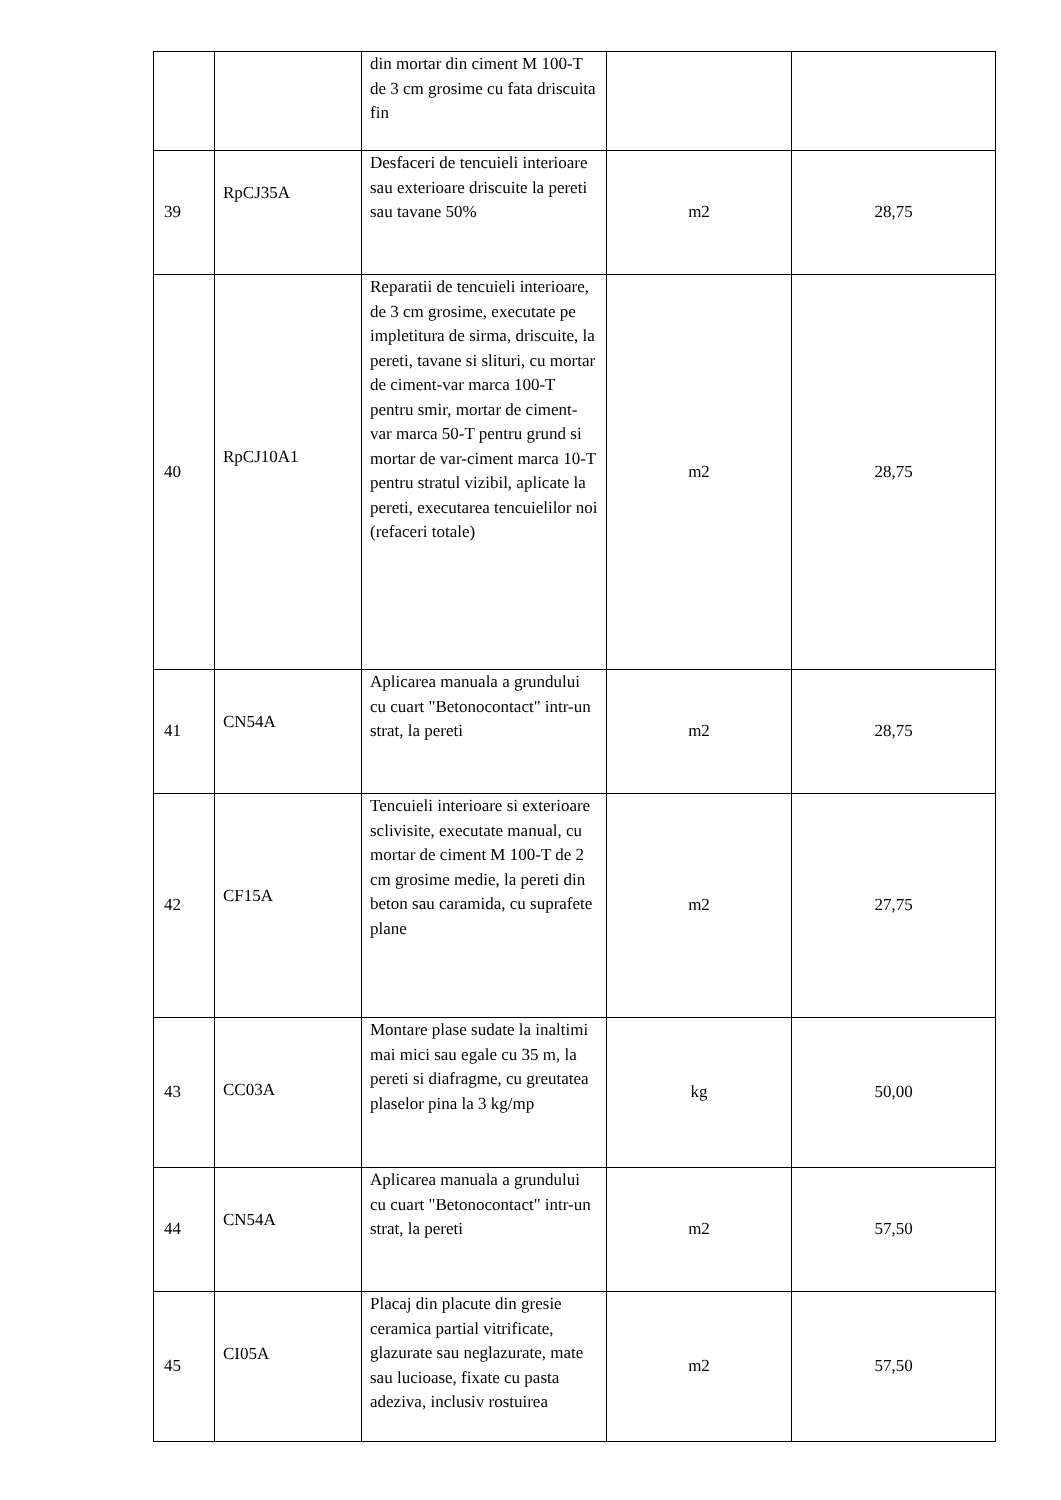| | | din mortar din ciment M 100-T de 3 cm grosime cu fata driscuita fin | | |
| 39 | RpCJ35A | Desfaceri de tencuieli interioare sau exterioare driscuite la pereti sau tavane 50% | m2 | 28,75 |
| 40 | RpCJ10A1 | Reparatii de tencuieli interioare, de 3 cm grosime, executate pe impletitura de sirma, driscuite, la pereti, tavane si slituri, cu mortar de ciment-var marca 100-T pentru smir, mortar de ciment-var marca 50-T pentru grund si mortar de var-ciment marca 10-T pentru stratul vizibil, aplicate la pereti, executarea tencuielilor noi (refaceri totale) | m2 | 28,75 |
| 41 | CN54A | Aplicarea manuala a grundului cu cuart "Betonocontact" intr-un strat, la pereti | m2 | 28,75 |
| 42 | CF15A | Tencuieli interioare si exterioare sclivisite, executate manual, cu mortar de ciment M 100-T de 2 cm grosime medie, la pereti din beton sau caramida, cu suprafete plane | m2 | 27,75 |
| 43 | CC03A | Montare plase sudate la inaltimi mai mici sau egale cu 35 m, la pereti si diafragme, cu greutatea plaselor pina la 3 kg/mp | kg | 50,00 |
| 44 | CN54A | Aplicarea manuala a grundului cu cuart "Betonocontact" intr-un strat, la pereti | m2 | 57,50 |
| 45 | CI05A | Placaj din placute din gresie ceramica partial vitrificate, glazurate sau neglazurate, mate sau lucioase, fixate cu pasta adeziva, inclusiv rostuirea | m2 | 57,50 |